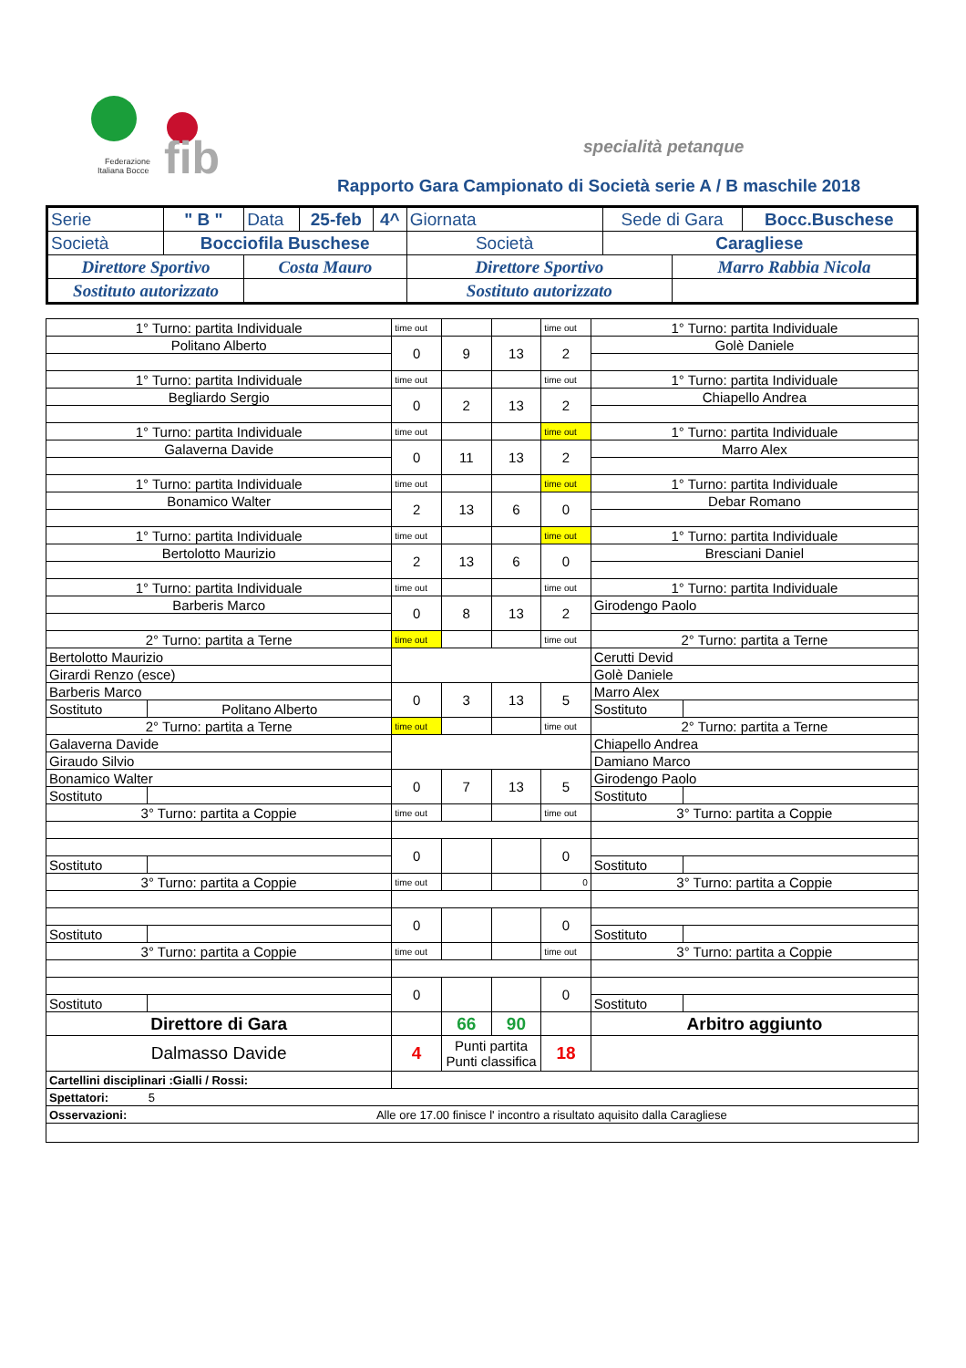fib
Federazione
Italiana Bocce
specialità petanque
Rapporto Gara Campionato di Società serie A / B maschile 2018
| Serie | " B " | Data | 25-feb | 4^ | Giornata | Sede di Gara | | Bocc.Buschese |
| Società | Bocciofila Buschese | | | | Società | Caragliese | | |
| Direttore Sportivo | | Costa Mauro | | | Direttore Sportivo | | Marro Rabbia Nicola | |
| Sostituto autorizzato | | | | | Sostituto autorizzato | | | |
| 1° Turno: partita Individuale | | time out | | | time out | 1° Turno: partita Individuale | |
| Politano Alberto | | 0 | 9 | 13 | 2 | Golè Daniele | |
| 1° Turno: partita Individuale | | time out | | | time out | 1° Turno: partita Individuale | |
| Begliardo Sergio | | 0 | 2 | 13 | 2 | Chiapello Andrea | |
| 1° Turno: partita Individuale | | time out | | | time out | 1° Turno: partita Individuale | |
| Galaverna Davide | | 0 | 11 | 13 | 2 | Marro Alex | |
| 1° Turno: partita Individuale | | time out | | | time out | 1° Turno: partita Individuale | |
| Bonamico Walter | | 2 | 13 | 6 | 0 | Debar Romano | |
| 1° Turno: partita Individuale | | time out | | | time out | 1° Turno: partita Individuale | |
| Bertolotto Maurizio | | 2 | 13 | 6 | 0 | Bresciani Daniel | |
| 1° Turno: partita Individuale | | time out | | | time out | 1° Turno: partita Individuale | |
| Barberis Marco | | 0 | 8 | 13 | 2 | Girodengo Paolo | |
| 2° Turno: partita a Terne | | time out | | | time out | 2° Turno: partita a Terne | |
| Bertolotto Maurizio | | | | | | Cerutti Devid | |
| Girardi Renzo (esce) | | | | | | Golè Daniele | |
| Barberis Marco | | 0 | 3 | 13 | 5 | Marro Alex | |
| Sostituto | Politano Alberto | | | | | Sostituto | |
| 2° Turno: partita a Terne | | time out | | | time out | 2° Turno: partita a Terne | |
| Galaverna Davide | | | | | | Chiapello Andrea | |
| Giraudo Silvio | | | | | | Damiano Marco | |
| Bonamico Walter | | 0 | 7 | 13 | 5 | Girodengo Paolo | |
| Sostituto | | | | | | Sostituto | |
| 3° Turno: partita a Coppie | | time out | | | time out | 3° Turno: partita a Coppie | |
| | | 0 | | | 0 | | |
| Sostituto | | | | | | Sostituto | |
| 3° Turno: partita a Coppie | | time out | | | 0 | 3° Turno: partita a Coppie | |
| | | 0 | | | 0 | | |
| Sostituto | | | | | | Sostituto | |
| 3° Turno: partita a Coppie | | time out | | | time out | 3° Turno: partita a Coppie | |
| | | 0 | | | 0 | | |
| Sostituto | | | | | | Sostituto | |
| Direttore di Gara | | | 66 | 90 | | Arbitro aggiunto | |
| Dalmasso Davide | | 4 | Punti partita Punti classifica | | 18 | | |
| Cartellini disciplinari :Gialli / Rossi: | | | | | | | |
| Spettatori: 5 | | | | | | | |
| Osservazioni: Alle ore 17.00 finisce l' incontro a risultato aquisito dalla Caragliese | | | | | | | |